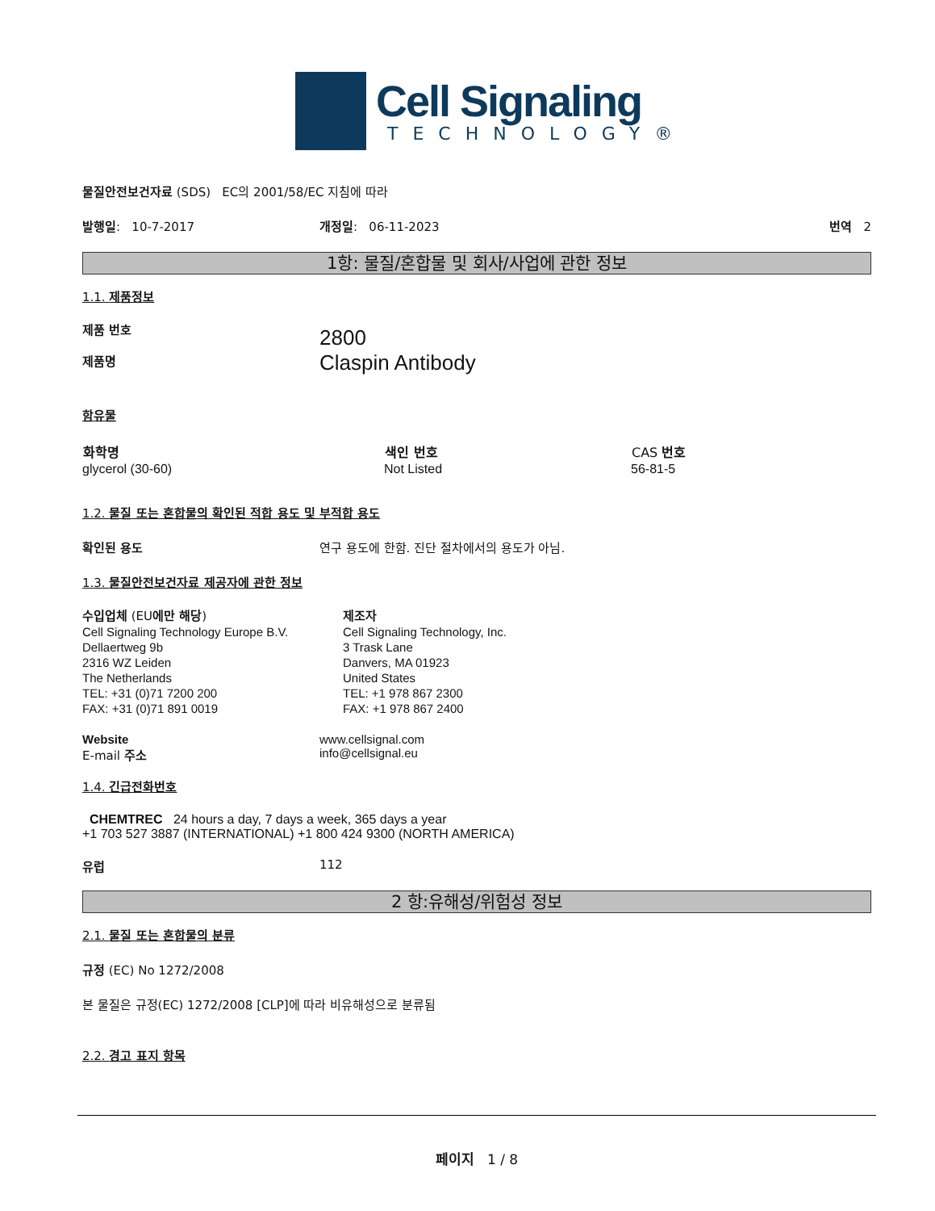Cell Signaling
TECHNOLOGY®
물질안전보건자료 (SDS) EC의 2001/58/EC 지침에 따라
| 발행일 : 10-7-2017 | 개정일 : 06-11-2023 | 번역 2 |
1항: 물질/혼합물 및 회사/사업에 관한 정보
1.1. 제품정보
| 제품 번호 제품명 | 2800 Claspin Antibody |
함유물
| 화학명 | 색인 번호 | CAS 번호 |
| --- | --- | --- |
| glycerol (30-60) | Not Listed | 56-81-5 |
1.2. 물질 또는 혼합물의 확인된 적합 용도 및 부적합 용도
| 확인된 용도 | 연구 용도에 한함. 진단 절차에서의 용도가 아님. |
1.3. 물질안전보건자료 제공자에 관한 정보
| 수입업체 (EU 에만 해당 ) Cell Signaling Technology Europe B.V. Dellaertweg 9b 2316 WZ Leiden The Netherlands TEL: +31 (0)71 7200 200 FAX: +31 (0)71 891 0019 | 제조자 Cell Signaling Technology, Inc. 3 Trask Lane Danvers, MA 01923 United States TEL: +1 978 867 2300 FAX: +1 978 867 2400 |
| Website E-mail 주소 | www.cellsignal.com info@cellsignal.eu |
1.4. 긴급전화번호
CHEMTREC 24 hours a day, 7 days a week, 365 days a year
+1 703 527 3887 (INTERNATIONAL) +1 800 424 9300 (NORTH AMERICA)
| 유럽 | 112 |
2 항:유해성/위험성 정보
2.1. 물질 또는 혼합물의 분류
규정 (EC) No 1272/2008
본 물질은 규정(EC) 1272/2008 [CLP]에 따라 비유해성으로 분류됨
2.2. 경고 표지 항목
페이지 1 / 8